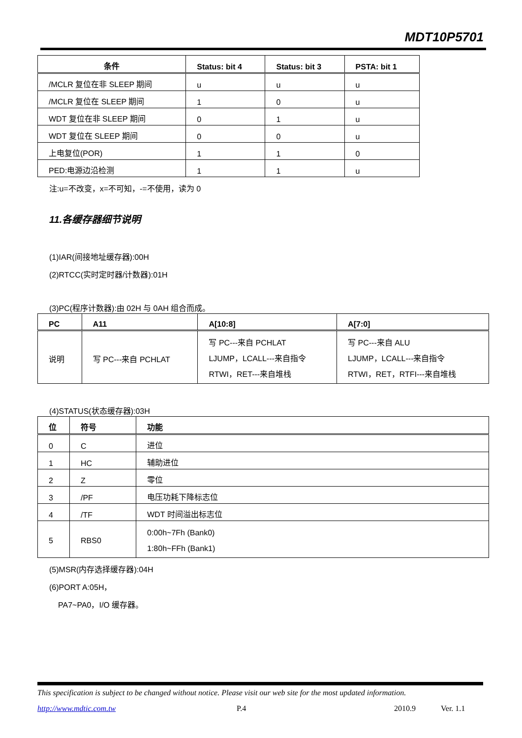MDT10P5701
| 条件 | Status: bit 4 | Status: bit 3 | PSTA: bit 1 |
| --- | --- | --- | --- |
| /MCLR 复位在非 SLEEP 期间 | u | u | u |
| /MCLR 复位在 SLEEP 期间 | 1 | 0 | u |
| WDT 复位在非 SLEEP 期间 | 0 | 1 | u |
| WDT 复位在 SLEEP 期间 | 0 | 0 | u |
| 上电复位(POR) | 1 | 1 | 0 |
| PED:电源边沿检测 | 1 | 1 | u |
注:u=不改变，x=不可知，-=不使用，读为 0
11.各缓存器细节说明
(1)IAR(间接地址缓存器):00H
(2)RTCC(实时定时器/计数器):01H
(3)PC(程序计数器):由 02H 与 0AH 组合而成。
| PC | A11 | A[10:8] | A[7:0] |
| --- | --- | --- | --- |
| 说明 | 写 PC---来自 PCHLAT | 写 PC---来自 PCHLAT LJUMP，LCALL---来自指令 RTWI，RET---来自堆栈 | 写 PC---来自 ALU LJUMP，LCALL---来自指令 RTWI，RET，RTFI---来自堆栈 |
(4)STATUS(状态缓存器):03H
| 位 | 符号 | 功能 |
| --- | --- | --- |
| 0 | C | 进位 |
| 1 | HC | 辅助进位 |
| 2 | Z | 零位 |
| 3 | /PF | 电压功耗下降标志位 |
| 4 | /TF | WDT 时间溢出标志位 |
| 5 | RBS0 | 0:00h~7Fh (Bank0) 1:80h~FFh (Bank1) |
(5)MSR(内存选择缓存器):04H
(6)PORT A:05H，
PA7~PA0，I/O 缓存器。
This specification is subject to be changed without notice. Please visit our web site for the most updated information.
http://www.mdtic.com.tw P.4 2010.9 Ver. 1.1